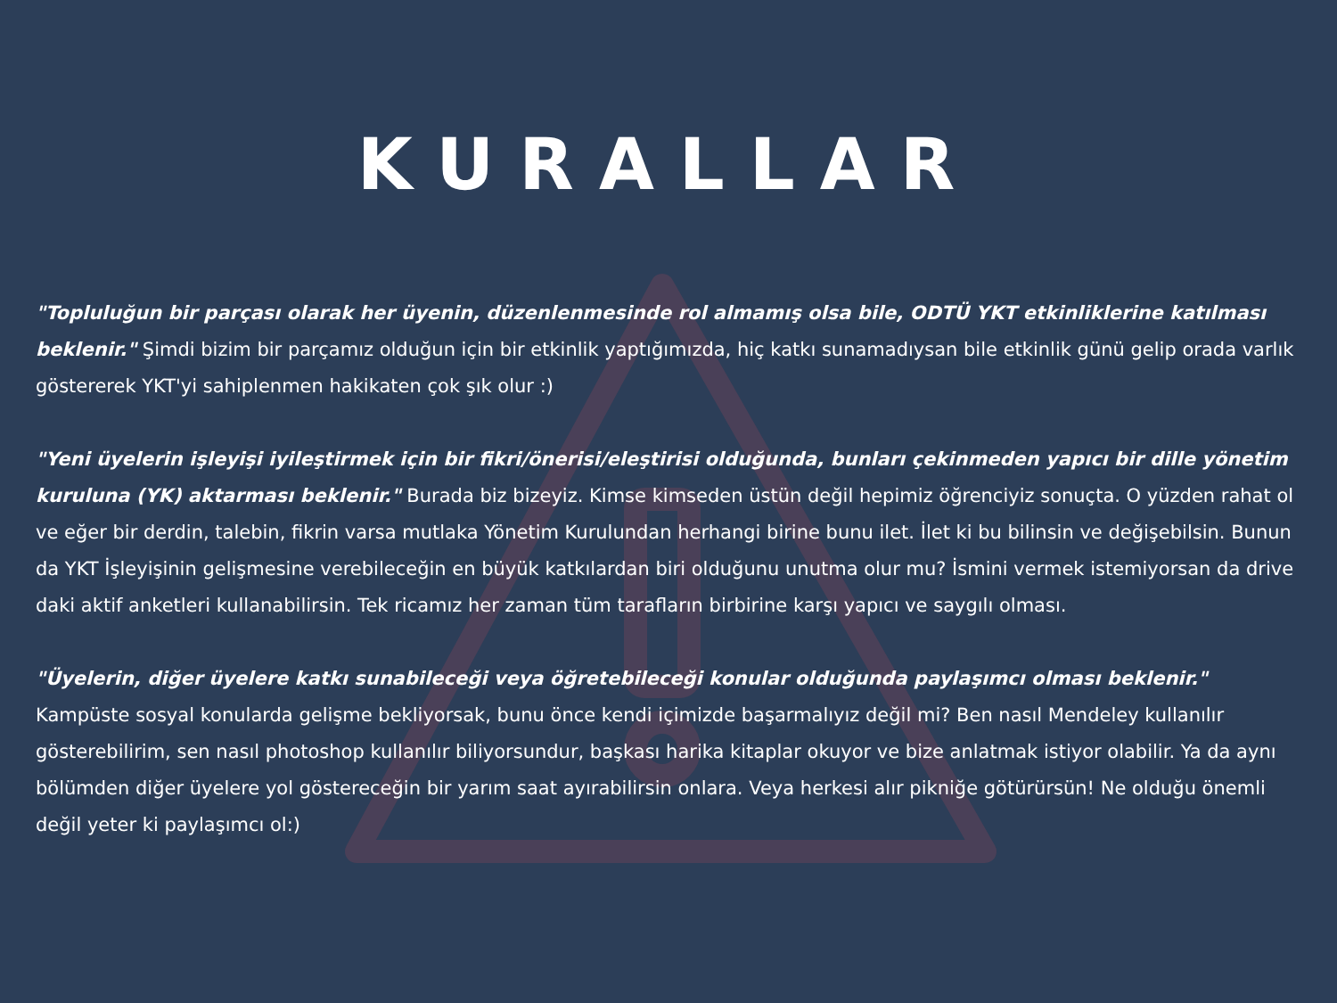KURALLAR
"Topluluğun bir parçası olarak her üyenin, düzenlenmesinde rol almamış olsa bile, ODTÜ YKT etkinliklerine katılması beklenir." Şimdi bizim bir parçamız olduğun için bir etkinlik yaptığımızda, hiç katkı sunamadıysan bile etkinlik günü gelip orada varlık göstererek YKT'yi sahiplenmen hakikaten çok şık olur :)
"Yeni üyelerin işleyişi iyileştirmek için bir fikri/önerisi/eleştirisi olduğunda, bunları çekinmeden yapıcı bir dille yönetim kuruluna (YK) aktarması beklenir." Burada biz bizeyiz. Kimse kimseden üstün değil hepimiz öğrenciyiz sonuçta. O yüzden rahat ol ve eğer bir derdin, talebin, fikrin varsa mutlaka Yönetim Kurulundan herhangi birine bunu ilet. İlet ki bu bilinsin ve değişebilsin. Bunun da YKT İşleyişinin gelişmesine verebileceğin en büyük katkılardan biri olduğunu unutma olur mu? İsmini vermek istemiyorsan da drive daki aktif anketleri kullanabilirsin. Tek ricamız her zaman tüm tarafların birbirine karşı yapıcı ve saygılı olması.
"Üyelerin, diğer üyelere katkı sunabileceği veya öğretebileceği konular olduğunda paylaşımcı olması beklenir." Kampüste sosyal konularda gelişme bekliyorsak, bunu önce kendi içimizde başarmalıyız değil mi? Ben nasıl Mendeley kullanılır gösterebilirim, sen nasıl photoshop kullanılır biliyorsundur, başkası harika kitaplar okuyor ve bize anlatmak istiyor olabilir. Ya da aynı bölümden diğer üyelere yol göstereceğin bir yarım saat ayırabilirsin onlara. Veya herkesi alır pikniğe götürürsün! Ne olduğu önemli değil yeter ki paylaşımcı ol:)